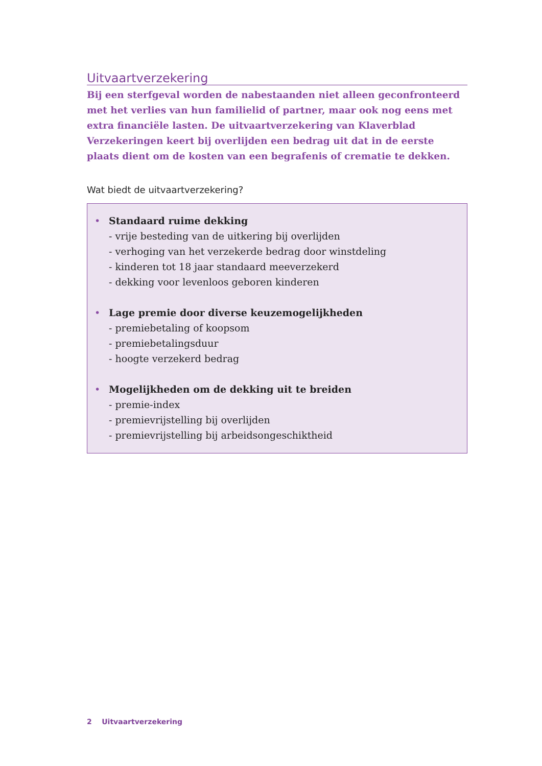Uitvaartverzekering
Bij een sterfgeval worden de nabestaanden niet alleen geconfronteerd met het verlies van hun familielid of partner, maar ook nog eens met extra financiële lasten. De uitvaartverzekering van Klaverblad Verzekeringen keert bij overlijden een bedrag uit dat in de eerste plaats dient om de kosten van een begrafenis of crematie te dekken.
Wat biedt de uitvaartverzekering?
• Standaard ruime dekking
- vrije besteding van de uitkering bij overlijden
- verhoging van het verzekerde bedrag door winstdeling
- kinderen tot 18 jaar standaard meeverzekerd
- dekking voor levenloos geboren kinderen
• Lage premie door diverse keuzemogelijkheden
- premiebetaling of koopsom
- premiebetalingsduur
- hoogte verzekerd bedrag
• Mogelijkheden om de dekking uit te breiden
- premie-index
- premievrijstelling bij overlijden
- premievrijstelling bij arbeidsongeschiktheid
2 Uitvaartverzekering